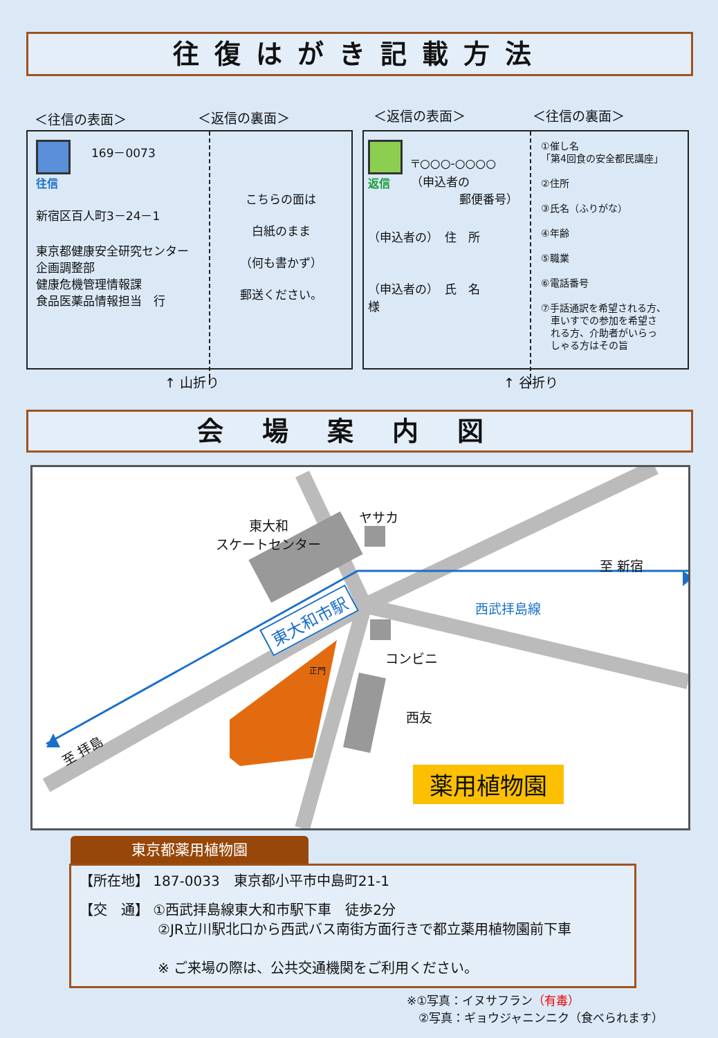往復はがき記載方法
＜往信の表面＞ ＜返信の裏面＞ ＜返信の表面＞ ＜往信の裏面＞
往信 169－0073
新宿区百人町3－24－1
東京都健康安全研究センター
企画調整部
健康危機管理情報課
食品医薬品情報担当　行
こちらの面は
白紙のまま
（何も書かず）
郵送ください。
返信
〒○○○-○○○○
（申込者の
郵便番号）
（申込者の）　住　所
（申込者の）　氏　名　　　様
①催し名
「第4回食の安全都民講座」
②住所
③氏名（ふりがな）
④年齢
⑤職業
⑥電話番号
⑦手話通訳を希望される方、
　車いすでの参加を希望さ
　れる方、介助者がいらっ
　しゃる方はその旨
↑ 山折り ↑ 谷折り
会場案内図
東大和
スケートセンター
ヤサカ
至 新宿
西武拝島線
東大和市駅
コンビニ
正門
西友
至 拝島
薬用植物園
東京都薬用植物園
【所在地】 187-0033　東京都小平市中島町21-1
【交　通】 ①西武拝島線東大和市駅下車　徒歩2分
②JR立川駅北口から西武バス南街方面行きで都立薬用植物園前下車
※ ご来場の際は、公共交通機関をご利用ください。
※①写真：イヌサフラン（有毒）
　②写真：ギョウジャニンニク（食べられます）